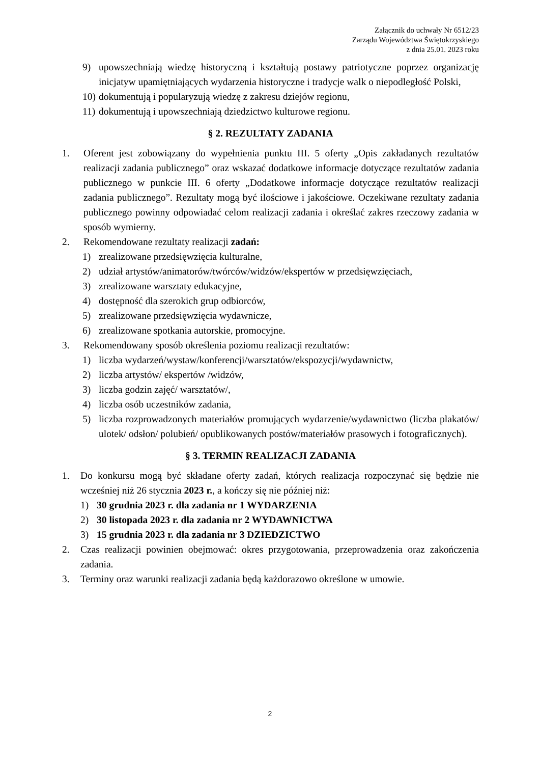Załącznik do uchwały Nr 6512/23
Zarządu Województwa Świętokrzyskiego
z dnia 25.01. 2023 roku
9) upowszechniają wiedzę historyczną i kształtują postawy patriotyczne poprzez organizację inicjatyw upamiętniających wydarzenia historyczne i tradycje walk o niepodległość Polski,
10) dokumentują i popularyzują wiedzę z zakresu dziejów regionu,
11) dokumentują i upowszechniają dziedzictwo kulturowe regionu.
§ 2. REZULTATY ZADANIA
1. Oferent jest zobowiązany do wypełnienia punktu III. 5 oferty „Opis zakładanych rezultatów realizacji zadania publicznego” oraz wskazać dodatkowe informacje dotyczące rezultatów zadania publicznego w punkcie III. 6 oferty „Dodatkowe informacje dotyczące rezultatów realizacji zadania publicznego”. Rezultaty mogą być ilościowe i jakościowe. Oczekiwane rezultaty zadania publicznego powinny odpowiadać celom realizacji zadania i określać zakres rzeczowy zadania w sposób wymierny.
2. Rekomendowane rezultaty realizacji zadań:
1) zrealizowane przedsięwzięcia kulturalne,
2) udział artystów/animatorów/twórców/widzów/ekspertów w przedsięwzięciach,
3) zrealizowane warsztaty edukacyjne,
4) dostępność dla szerokich grup odbiorców,
5) zrealizowane przedsięwzięcia wydawnicze,
6) zrealizowane spotkania autorskie, promocyjne.
3. Rekomendowany sposób określenia poziomu realizacji rezultatów:
1) liczba wydarzeń/wystaw/konferencji/warsztatów/ekspozycji/wydawnictw,
2) liczba artystów/ ekspertów /widzów,
3) liczba godzin zajęć/ warsztatów/,
4) liczba osób uczestników zadania,
5) liczba rozprowadzonych materiałów promujących wydarzenie/wydawnictwo (liczba plakatów/ ulotek/ odsłon/ polubień/ opublikowanych postów/materiałów prasowych i fotograficznych).
§ 3. TERMIN REALIZACJI ZADANIA
1. Do konkursu mogą być składane oferty zadań, których realizacja rozpoczynać się będzie nie wcześniej niż 26 stycznia 2023 r., a kończy się nie później niż:
1) 30 grudnia 2023 r. dla zadania nr 1 WYDARZENIA
2) 30 listopada 2023 r. dla zadania nr 2 WYDAWNICTWA
3) 15 grudnia 2023 r. dla zadania nr 3 DZIEDZICTWO
2. Czas realizacji powinien obejmować: okres przygotowania, przeprowadzenia oraz zakończenia zadania.
3. Terminy oraz warunki realizacji zadania będą każdorazowo określone w umowie.
2